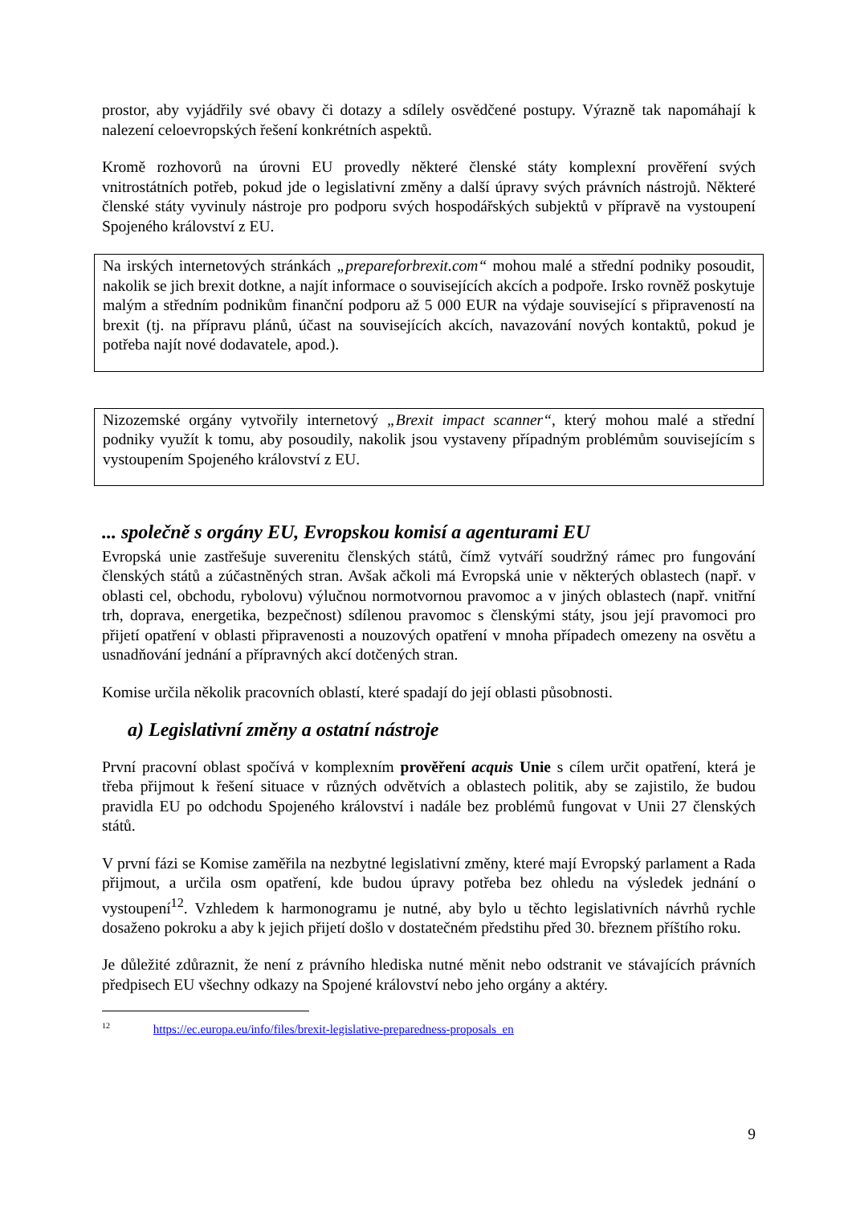prostor, aby vyjádřily své obavy či dotazy a sdílely osvědčené postupy. Výrazně tak napomáhají k nalezení celoevropských řešení konkrétních aspektů.
Kromě rozhovorů na úrovni EU provedly některé členské státy komplexní prověření svých vnitrostátních potřeb, pokud jde o legislativní změny a další úpravy svých právních nástrojů. Některé členské státy vyvinuly nástroje pro podporu svých hospodářských subjektů v přípravě na vystoupení Spojeného království z EU.
Na irských internetových stránkách „prepareforbrexit.com“ mohou malé a střední podniky posoudit, nakolik se jich brexit dotkne, a najít informace o souvisejících akcích a podpoře. Irsko rovněž poskytuje malým a středním podnikům finanční podporu až 5 000 EUR na výdaje související s připraveností na brexit (tj. na přípravu plánů, účast na souvisejících akcích, navazování nových kontaktů, pokud je potřeba najít nové dodavatele, apod.).
Nizozemské orgány vytvořily internetový „Brexit impact scanner“, který mohou malé a střední podniky využít k tomu, aby posoudily, nakolik jsou vystaveny případným problémům souvisejícím s vystoupením Spojeného království z EU.
... společně s orgány EU, Evropskou komisí a agenturami EU
Evropská unie zastřešuje suverenitu členských států, čímž vytváří soudržný rámec pro fungování členských států a zúčastněných stran. Avšak ačkoli má Evropská unie v některých oblastech (např. v oblasti cel, obchodu, rybolovu) výlučnou normotvornou pravomoc a v jiných oblastech (např. vnitřní trh, doprava, energetika, bezpečnost) sdílenou pravomoc s členskými státy, jsou její pravomoci pro přijetí opatření v oblasti připravenosti a nouzových opatření v mnoha případech omezeny na osvětu a usnadňování jednání a přípravných akcí dotčených stran.
Komise určila několik pracovních oblastí, které spadají do její oblasti působnosti.
a) Legislativní změny a ostatní nástroje
První pracovní oblast spočívá v komplexním prověření acquis Unie s cílem určit opatření, která je třeba přijmout k řešení situace v různých odvětvích a oblastech politik, aby se zajistilo, že budou pravidla EU po odchodu Spojeného království i nadále bez problémů fungovat v Unii 27 členských států.
V první fázi se Komise zaměřila na nezbytné legislativní změny, které mají Evropský parlament a Rada přijmout, a určila osm opatření, kde budou úpravy potřeba bez ohledu na výsledek jednání o vystoupení<sup>12</sup>. Vzhledem k harmonogramu je nutné, aby bylo u těchto legislativních návrhů rychle dosaženo pokroku a aby k jejich přijetí došlo v dostatečném předstihu před 30. březnem příštího roku.
Je důležité zdůraznit, že není z právního hlediska nutné měnit nebo odstranit ve stávajících právních předpisech EU všechny odkazy na Spojené království nebo jeho orgány a aktéry.
<sup>12</sup> https://ec.europa.eu/info/files/brexit-legislative-preparedness-proposals_en
9